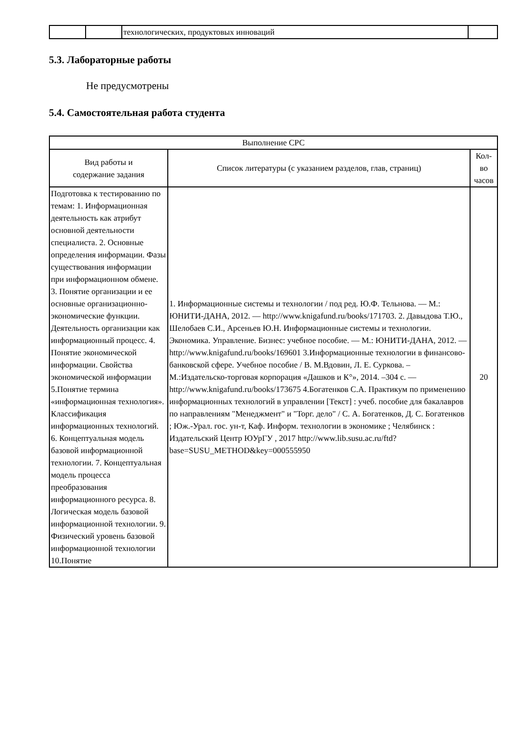| | | технологических, продуктовых инноваций | |
5.3. Лабораторные работы
Не предусмотрены
5.4. Самостоятельная работа студента
| Выполнение СРС | | |
| --- | --- | --- |
| Вид работы и содержание задания | Список литературы (с указанием разделов, глав, страниц) | Кол- во часов |
| Подготовка к тестированию по темам: 1. Информационная деятельность как атрибут основной деятельности специалиста. 2. Основные определения информации. Фазы существования информации при информационном обмене. 3. Понятие организации и ее основные организационно-экономические функции. Деятельность организации как информационный процесс. 4. Понятие экономической информации. Свойства экономической информации 5.Понятие термина «информационная технология». Классификация информационных технологий. 6. Концептуальная модель базовой информационной технологии. 7. Концептуальная модель процесса преобразования информационного ресурса. 8. Логическая модель базовой информационной технологии. 9. Физический уровень базовой информационной технологии 10.Понятие | 1. Информационные системы и технологии / под ред. Ю.Ф. Тельнова. — М.: ЮНИТИ-ДАНА, 2012. — http://www.knigafund.ru/books/171703. 2. Давыдова Т.Ю., Шелобаев С.И., Арсеньев Ю.Н. Информационные системы и технологии. Экономика. Управление. Бизнес: учебное пособие. — М.: ЮНИТИ-ДАНА, 2012. — http://www.knigafund.ru/books/169601 3.Информационные технологии в финансово-банковской сфере. Учебное пособие / В. М.Вдовин, Л. Е. Суркова. – М.:Издательско-торговая корпорация «Дашков и К°», 2014. –304 с. — http://www.knigafund.ru/books/173675 4.Богатенков С.А. Практикум по применению информационных технологий в управлении [Текст] : учеб. пособие для бакалавров по направлениям "Менеджмент" и "Торг. дело" / С. А. Богатенков, Д. С. Богатенков ; Юж.-Урал. гос. ун-т, Каф. Информ. технологии в экономике ; Челябинск : Издательский Центр ЮУрГУ , 2017 http://www.lib.susu.ac.ru/ftd?base=SUSU_METHOD&key=000555950 | 20 |